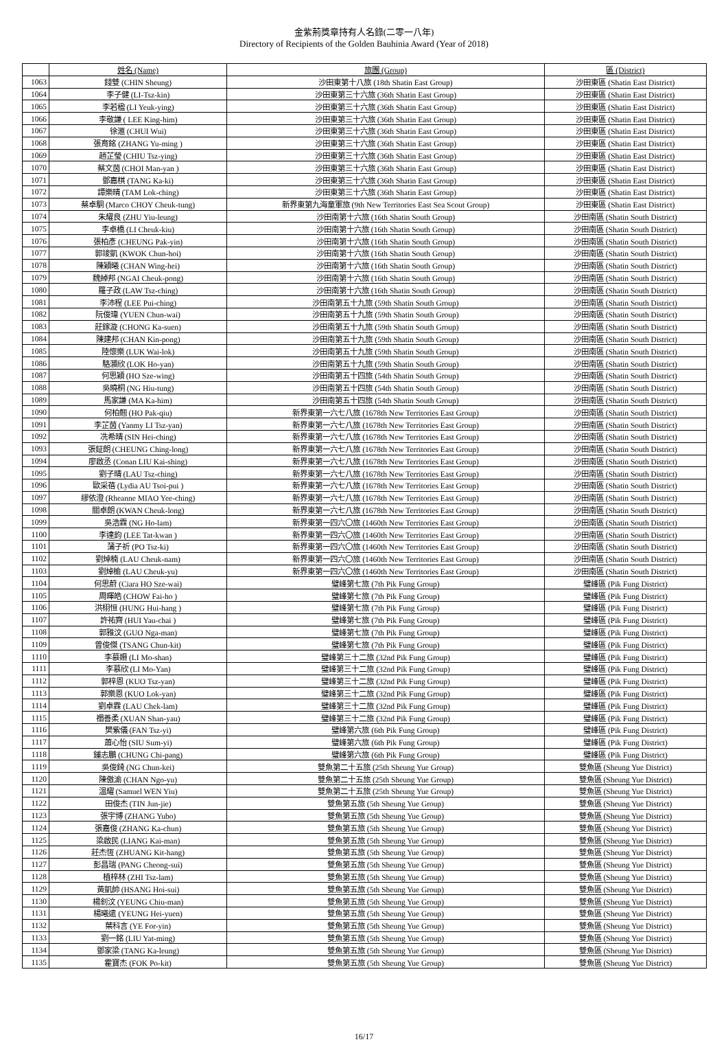金紫荊獎章持有人名錄(二零一八年)
Directory of Recipients of the Golden Bauhinia Award (Year of 2018)
| | 姓名 (Name) | 旅團 (Group) | 區 (District) |
| --- | --- | --- | --- |
| 1063 | 錢雙 (CHIN Sheung) | 沙田東第十八旅 (18th Shatin East Group) | 沙田東區 (Shatin East District) |
| 1064 | 李子健 (LI-Tsz-kin) | 沙田東第三十六旅 (36th Shatin East Group) | 沙田東區 (Shatin East District) |
| 1065 | 李若楹 (LI Yeuk-ying) | 沙田東第三十六旅 (36th Shatin East Group) | 沙田東區 (Shatin East District) |
| 1066 | 李敬謙 ( LEE King-him) | 沙田東第三十六旅 (36th Shatin East Group) | 沙田東區 (Shatin East District) |
| 1067 | 徐滙 (CHUI Wui) | 沙田東第三十六旅 (36th Shatin East Group) | 沙田東區 (Shatin East District) |
| 1068 | 張育銘 (ZHANG Yu-ming ) | 沙田東第三十六旅 (36th Shatin East Group) | 沙田東區 (Shatin East District) |
| 1069 | 趙芷瑩 (CHIU Tsz-ying) | 沙田東第三十六旅 (36th Shatin East Group) | 沙田東區 (Shatin East District) |
| 1070 | 蔡文茵 (CHOI Man-yan ) | 沙田東第三十六旅 (36th Shatin East Group) | 沙田東區 (Shatin East District) |
| 1071 | 鄧嘉棋 (TANG Ka-ki) | 沙田東第三十六旅 (36th Shatin East Group) | 沙田東區 (Shatin East District) |
| 1072 | 譚樂晴 (TAM Lok-ching) | 沙田東第三十六旅 (36th Shatin East Group) | 沙田東區 (Shatin East District) |
| 1073 | 蔡卓駧 (Marco CHOY Cheuk-tung) | 新界東第九海童軍旅 (9th New Territories East Sea Scout Group) | 沙田東區 (Shatin East District) |
| 1074 | 朱耀良 (ZHU Yiu-leung) | 沙田南第十六旅 (16th Shatin South Group) | 沙田南區 (Shatin South District) |
| 1075 | 李卓橋 (LI Cheuk-kiu) | 沙田南第十六旅 (16th Shatin South Group) | 沙田南區 (Shatin South District) |
| 1076 | 張柏彥 (CHEUNG Pak-yin) | 沙田南第十六旅 (16th Shatin South Group) | 沙田南區 (Shatin South District) |
| 1077 | 郭竣凱 (KWOK Chun-hoi) | 沙田南第十六旅 (16th Shatin South Group) | 沙田南區 (Shatin South District) |
| 1078 | 陳穎曦 (CHAN Wing-hei) | 沙田南第十六旅 (16th Shatin South Group) | 沙田南區 (Shatin South District) |
| 1079 | 魏綽邦 (NGAI Cheuk-pong) | 沙田南第十六旅 (16th Shatin South Group) | 沙田南區 (Shatin South District) |
| 1080 | 羅子政 (LAW Tsz-ching) | 沙田南第十六旅 (16th Shatin South Group) | 沙田南區 (Shatin South District) |
| 1081 | 李沛程 (LEE Pui-ching) | 沙田南第五十九旅 (59th Shatin South Group) | 沙田南區 (Shatin South District) |
| 1082 | 阮俊瑋 (YUEN Chun-wai) | 沙田南第五十九旅 (59th Shatin South Group) | 沙田南區 (Shatin South District) |
| 1083 | 莊鎵漩 (CHONG Ka-suen) | 沙田南第五十九旅 (59th Shatin South Group) | 沙田南區 (Shatin South District) |
| 1084 | 陳建邦 (CHAN Kin-pong) | 沙田南第五十九旅 (59th Shatin South Group) | 沙田南區 (Shatin South District) |
| 1085 | 陸懷樂 (LUK Wai-lok) | 沙田南第五十九旅 (59th Shatin South Group) | 沙田南區 (Shatin South District) |
| 1086 | 駱灝欣 (LOK Ho-yan) | 沙田南第五十九旅 (59th Shatin South Group) | 沙田南區 (Shatin South District) |
| 1087 | 何思穎 (HO Sze-wing) | 沙田南第五十四旅 (54th Shatin South Group) | 沙田南區 (Shatin South District) |
| 1088 | 吳曉桐 (NG Hiu-tung) | 沙田南第五十四旅 (54th Shatin South Group) | 沙田南區 (Shatin South District) |
| 1089 | 馬家謙 (MA Ka-him) | 沙田南第五十四旅 (54th Shatin South Group) | 沙田南區 (Shatin South District) |
| 1090 | 何柏翹 (HO Pak-qiu) | 新界東第一六七八旅 (1678th New Territories East Group) | 沙田南區 (Shatin South District) |
| 1091 | 李芷茵 (Yanmy LI Tsz-yan) | 新界東第一六七八旅 (1678th New Territories East Group) | 沙田南區 (Shatin South District) |
| 1092 | 冼希晴 (SIN Hei-ching) | 新界東第一六七八旅 (1678th New Territories East Group) | 沙田南區 (Shatin South District) |
| 1093 | 張鉦朗 (CHEUNG Ching-long) | 新界東第一六七八旅 (1678th New Territories East Group) | 沙田南區 (Shatin South District) |
| 1094 | 廖啟丞 (Conan LIU Kai-shing) | 新界東第一六七八旅 (1678th New Territories East Group) | 沙田南區 (Shatin South District) |
| 1095 | 劉子晴 (LAU Tsz-ching) | 新界東第一六七八旅 (1678th New Territories East Group) | 沙田南區 (Shatin South District) |
| 1096 | 歐采蓓 (Lydia AU Tsoi-pui ) | 新界東第一六七八旅 (1678th New Territories East Group) | 沙田南區 (Shatin South District) |
| 1097 | 繆依澄 (Rheanne MIAO Yee-ching) | 新界東第一六七八旅 (1678th New Territories East Group) | 沙田南區 (Shatin South District) |
| 1098 | 關卓朗 (KWAN Cheuk-long) | 新界東第一六七八旅 (1678th New Territories East Group) | 沙田南區 (Shatin South District) |
| 1099 | 吳浩霖 (NG Ho-lam) | 新界東第一四六〇旅 (1460th New Territories East Group) | 沙田南區 (Shatin South District) |
| 1100 | 李達鈞 (LEE Tat-kwan ) | 新界東第一四六〇旅 (1460th New Territories East Group) | 沙田南區 (Shatin South District) |
| 1101 | 蒲子祈 (PO Tsz-ki) | 新界東第一四六〇旅 (1460th New Territories East Group) | 沙田南區 (Shatin South District) |
| 1102 | 劉焯楠 (LAU Cheuk-nam) | 新界東第一四六〇旅 (1460th New Territories East Group) | 沙田南區 (Shatin South District) |
| 1103 | 劉焯榆 (LAU Cheuk-yu) | 新界東第一四六〇旅 (1460th New Territories East Group) | 沙田南區 (Shatin South District) |
| 1104 | 何思蔚 (Ciara HO Sze-wai) | 璧峰第七旅 (7th Pik Fung Group) | 璧峰區 (Pik Fung District) |
| 1105 | 周暉皓 (CHOW Fai-ho ) | 璧峰第七旅 (7th Pik Fung Group) | 璧峰區 (Pik Fung District) |
| 1106 | 洪栩恒 (HUNG Hui-hang ) | 璧峰第七旅 (7th Pik Fung Group) | 璧峰區 (Pik Fung District) |
| 1107 | 許祐齊 (HUI Yau-chai ) | 璧峰第七旅 (7th Pik Fung Group) | 璧峰區 (Pik Fung District) |
| 1108 | 郭雅汶 (GUO Nga-man) | 璧峰第七旅 (7th Pik Fung Group) | 璧峰區 (Pik Fung District) |
| 1109 | 曾俊傑 (TSANG Chun-kit) | 璧峰第七旅 (7th Pik Fung Group) | 璧峰區 (Pik Fung District) |
| 1110 | 李慕姍 (LI Mo-shan) | 璧峰第三十二旅 (32nd Pik Fung Group) | 璧峰區 (Pik Fung District) |
| 1111 | 李慕欣 (LI Mo-Yan) | 璧峰第三十二旅 (32nd Pik Fung Group) | 璧峰區 (Pik Fung District) |
| 1112 | 郭梓恩 (KUO Tsz-yan) | 璧峰第三十二旅 (32nd Pik Fung Group) | 璧峰區 (Pik Fung District) |
| 1113 | 郭樂恩 (KUO Lok-yan) | 璧峰第三十二旅 (32nd Pik Fung Group) | 璧峰區 (Pik Fung District) |
| 1114 | 劉卓霖 (LAU Chek-lam) | 璧峰第三十二旅 (32nd Pik Fung Group) | 璧峰區 (Pik Fung District) |
| 1115 | 禤善柔 (XUAN Shan-yau) | 璧峰第三十二旅 (32nd Pik Fung Group) | 璧峰區 (Pik Fung District) |
| 1116 | 樊紫儀 (FAN Tsz-yi) | 璧峰第六旅 (6th Pik Fung Group) | 璧峰區 (Pik Fung District) |
| 1117 | 蕭心怡 (SIU Sum-yi) | 璧峰第六旅 (6th Pik Fung Group) | 璧峰區 (Pik Fung District) |
| 1118 | 鍾志鵬 (CHUNG Chi-pang) | 璧峰第六旅 (6th Pik Fung Group) | 璧峰區 (Pik Fung District) |
| 1119 | 吳俊錡 (NG Chun-kei) | 雙魚第二十五旅 (25th Sheung Yue Group) | 雙魚區 (Sheung Yue District) |
| 1120 | 陳傲渝 (CHAN Ngo-yu) | 雙魚第二十五旅 (25th Sheung Yue Group) | 雙魚區 (Sheung Yue District) |
| 1121 | 溫耀 (Samuel WEN Yiu) | 雙魚第二十五旅 (25th Sheung Yue Group) | 雙魚區 (Sheung Yue District) |
| 1122 | 田俊杰 (TIN Jun-jie) | 雙魚第五旅 (5th Sheung Yue Group) | 雙魚區 (Sheung Yue District) |
| 1123 | 張宇博 (ZHANG Yubo) | 雙魚第五旅 (5th Sheung Yue Group) | 雙魚區 (Sheung Yue District) |
| 1124 | 張嘉俊 (ZHANG Ka-chun) | 雙魚第五旅 (5th Sheung Yue Group) | 雙魚區 (Sheung Yue District) |
| 1125 | 梁啟民 (LIANG Kai-man) | 雙魚第五旅 (5th Sheung Yue Group) | 雙魚區 (Sheung Yue District) |
| 1126 | 莊杰恆 (ZHUANG Kit-hang) | 雙魚第五旅 (5th Sheung Yue Group) | 雙魚區 (Sheung Yue District) |
| 1127 | 彭昌瑞 (PANG Cheong-sui) | 雙魚第五旅 (5th Sheung Yue Group) | 雙魚區 (Sheung Yue District) |
| 1128 | 植梓林 (ZHI Tsz-lam) | 雙魚第五旅 (5th Sheung Yue Group) | 雙魚區 (Sheung Yue District) |
| 1129 | 黃凱帥 (HSANG Hoi-sui) | 雙魚第五旅 (5th Sheung Yue Group) | 雙魚區 (Sheung Yue District) |
| 1130 | 楊釗汶 (YEUNG Chiu-man) | 雙魚第五旅 (5th Sheung Yue Group) | 雙魚區 (Sheung Yue District) |
| 1131 | 楊曦遠 (YEUNG Hei-yuen) | 雙魚第五旅 (5th Sheung Yue Group) | 雙魚區 (Sheung Yue District) |
| 1132 | 葉科言 (YE For-yin) | 雙魚第五旅 (5th Sheung Yue Group) | 雙魚區 (Sheung Yue District) |
| 1133 | 劉一銘 (LIU Yat-ming) | 雙魚第五旅 (5th Sheung Yue Group) | 雙魚區 (Sheung Yue District) |
| 1134 | 鄧家梁 (TANG Ka-leung) | 雙魚第五旅 (5th Sheung Yue Group) | 雙魚區 (Sheung Yue District) |
| 1135 | 霍寶杰 (FOK Po-kit) | 雙魚第五旅 (5th Sheung Yue Group) | 雙魚區 (Sheung Yue District) |
16/17